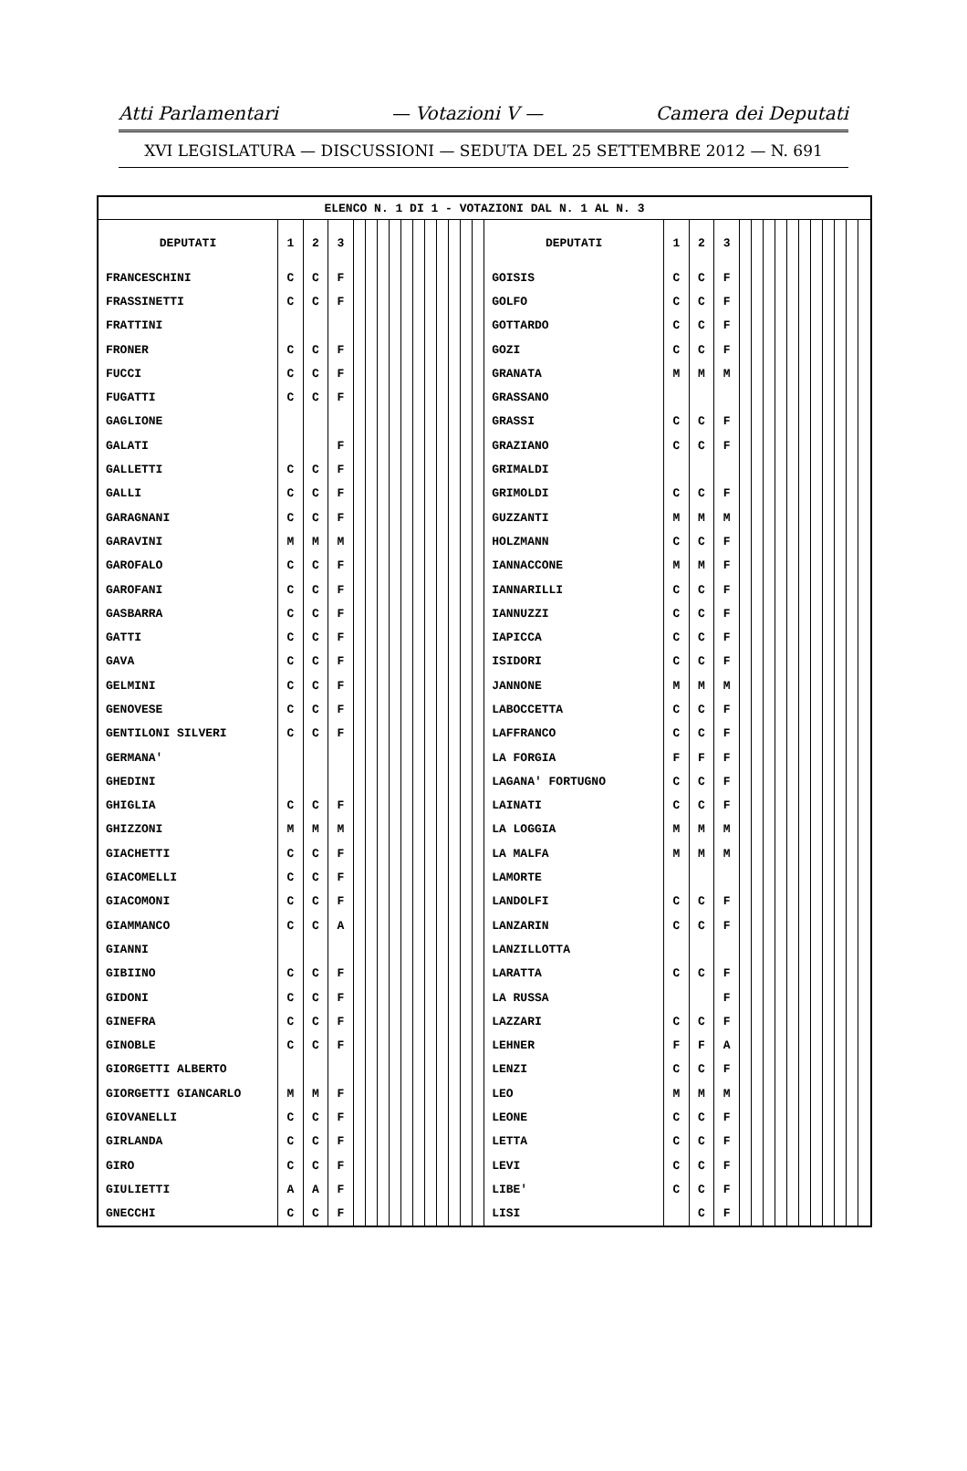Atti Parlamentari — Votazioni V — Camera dei Deputati
XVI LEGISLATURA — DISCUSSIONI — SEDUTA DEL 25 SETTEMBRE 2012 — N. 691
| ELENCO N. 1 DI 1 - VOTAZIONI DAL N. 1 AL N. 3 | | | | | | | | | | | | | | | | | | | | | | | | | | | | | |
| DEPUTATI | 1 | 2 | 3 | | | | | | | | | | | | DEPUTATI | 1 | 2 | 3 | | | | | | | | | | | |
| FRANCESCHINI | C | C | F | | | | | | | | | | | | GOISIS | C | C | F | | | | | | | | | | | |
| FRASSINETTI | C | C | F | | | | | | | | | | | | GOLFO | C | C | F | | | | | | | | | | | |
| FRATTINI | | | | | | | | | | | | | | | GOTTARDO | C | C | F | | | | | | | | | | | |
| FRONER | C | C | F | | | | | | | | | | | | GOZI | C | C | F | | | | | | | | | | | |
| FUCCI | C | C | F | | | | | | | | | | | | GRANATA | M | M | M | | | | | | | | | | | |
| FUGATTI | C | C | F | | | | | | | | | | | | GRASSANO | | | | | | | | | | | | | | |
| GAGLIONE | | | | | | | | | | | | | | | GRASSI | C | C | F | | | | | | | | | | | |
| GALATI | | | F | | | | | | | | | | | | GRAZIANO | C | C | F | | | | | | | | | | | |
| GALLETTI | C | C | F | | | | | | | | | | | | GRIMALDI | | | | | | | | | | | | | | |
| GALLI | C | C | F | | | | | | | | | | | | GRIMOLDI | C | C | F | | | | | | | | | | | |
| GARAGNANI | C | C | F | | | | | | | | | | | | GUZZANTI | M | M | M | | | | | | | | | | | |
| GARAVINI | M | M | M | | | | | | | | | | | | HOLZMANN | C | C | F | | | | | | | | | | | |
| GAROFALO | C | C | F | | | | | | | | | | | | IANNACCONE | M | M | F | | | | | | | | | | | |
| GAROFANI | C | C | F | | | | | | | | | | | | IANNARILLI | C | C | F | | | | | | | | | | | |
| GASBARRA | C | C | F | | | | | | | | | | | | IANNUZZI | C | C | F | | | | | | | | | | | |
| GATTI | C | C | F | | | | | | | | | | | | IAPICCA | C | C | F | | | | | | | | | | | |
| GAVA | C | C | F | | | | | | | | | | | | ISIDORI | C | C | F | | | | | | | | | | | |
| GELMINI | C | C | F | | | | | | | | | | | | JANNONE | M | M | M | | | | | | | | | | | |
| GENOVESE | C | C | F | | | | | | | | | | | | LABOCCETTA | C | C | F | | | | | | | | | | | |
| GENTILONI SILVERI | C | C | F | | | | | | | | | | | | LAFFRANCO | C | C | F | | | | | | | | | | | |
| GERMANA' | | | | | | | | | | | | | | | LA FORGIA | F | F | F | | | | | | | | | | | |
| GHEDINI | | | | | | | | | | | | | | | LAGANA' FORTUGNO | C | C | F | | | | | | | | | | | |
| GHIGLIA | C | C | F | | | | | | | | | | | | LAINATI | C | C | F | | | | | | | | | | | |
| GHIZZONI | M | M | M | | | | | | | | | | | | LA LOGGIA | M | M | M | | | | | | | | | | | |
| GIACHETTI | C | C | F | | | | | | | | | | | | LA MALFA | M | M | M | | | | | | | | | | | |
| GIACOMELLI | C | C | F | | | | | | | | | | | | LAMORTE | | | | | | | | | | | | | | |
| GIACOMONI | C | C | F | | | | | | | | | | | | LANDOLFI | C | C | F | | | | | | | | | | | |
| GIAMMANCO | C | C | A | | | | | | | | | | | | LANZARIN | C | C | F | | | | | | | | | | | |
| GIANNI | | | | | | | | | | | | | | | LANZILLOTTA | | | | | | | | | | | | | | |
| GIBIINO | C | C | F | | | | | | | | | | | | LARATTA | C | C | F | | | | | | | | | | | |
| GIDONI | C | C | F | | | | | | | | | | | | LA RUSSA | | | F | | | | | | | | | | | |
| GINEFRA | C | C | F | | | | | | | | | | | | LAZZARI | C | C | F | | | | | | | | | | | |
| GINOBLE | C | C | F | | | | | | | | | | | | LEHNER | F | F | A | | | | | | | | | | | |
| GIORGETTI ALBERTO | | | | | | | | | | | | | | | LENZI | C | C | F | | | | | | | | | | | |
| GIORGETTI GIANCARLO | M | M | F | | | | | | | | | | | | LEO | M | M | M | | | | | | | | | | | |
| GIOVANELLI | C | C | F | | | | | | | | | | | | LEONE | C | C | F | | | | | | | | | | | |
| GIRLANDA | C | C | F | | | | | | | | | | | | LETTA | C | C | F | | | | | | | | | | | |
| GIRO | C | C | F | | | | | | | | | | | | LEVI | C | C | F | | | | | | | | | | | |
| GIULIETTI | A | A | F | | | | | | | | | | | | LIBE' | C | C | F | | | | | | | | | | | |
| GNECCHI | C | C | F | | | | | | | | | | | | LISI | | C | F | | | | | | | | | | | |